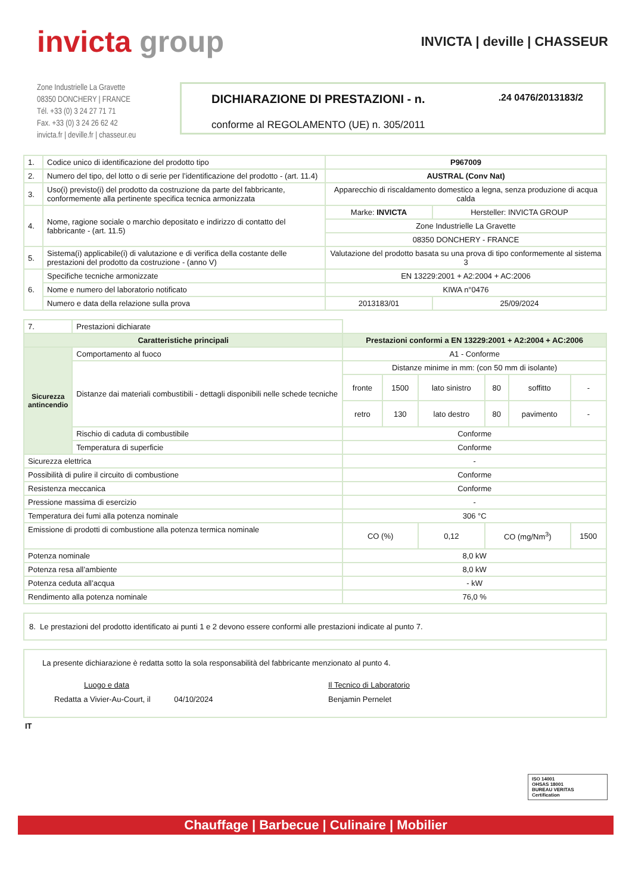invicta group
INVICTA | deville | CHASSEUR
Zone Industrielle La Gravette
08350 DONCHERY | FRANCE
Tél. +33 (0) 3 24 27 71 71
Fax. +33 (0) 3 24 26 62 42
invicta.fr | deville.fr | chasseur.eu
DICHIARAZIONE DI PRESTAZIONI - n. .24 0476/2013183/2
conforme al REGOLAMENTO (UE) n. 305/2011
| 1. | Codice unico di identificazione del prodotto tipo | P967009 | |
| 2. | Numero del tipo, del lotto o di serie per l’identificazione del prodotto - (art. 11.4) | AUSTRAL (Conv Nat) | |
| 3. | Uso(i) previsto(i) del prodotto da costruzione da parte del fabbricante, conformemente alla pertinente specifica tecnica armonizzata | Apparecchio di riscaldamento domestico a legna, senza produzione di acqua calda | |
| 4. | Nome, ragione sociale o marchio depositato e indirizzo di contatto del fabbricante - (art. 11.5) | Marke: INVICTA | Hersteller: INVICTA GROUP |
| | | Zone Industrielle La Gravette | |
| | | 08350 DONCHERY - FRANCE | |
| 5. | Sistema(i) applicabile(i) di valutazione e di verifica della costante delle prestazioni del prodotto da costruzione - (anno V) | Valutazione del prodotto basata su una prova di tipo conformemente al sistema 3 | |
| 6. | Specifiche tecniche armonizzate | EN 13229:2001 + A2:2004 + AC:2006 | |
| | Nome e numero del laboratorio notificato | KIWA n°0476 | |
| | Numero e data della relazione sulla prova | 2013183/01 | 25/09/2024 |
| 7. | Prestazioni dichiarate | | | | | | |
| Caratteristiche principali | | Prestazioni conformi a EN 13229:2001 + A2:2004 + AC:2006 | | | | | |
| Sicurezza antincendio | Comportamento al fuoco | A1 - Conforme | | | | | |
| | Distanze dai materiali combustibili - dettagli disponibili nelle schede tecniche | Distanze minime in mm: (con 50 mm di isolante) | | | | | |
| | | fronte | 1500 | lato sinistro | 80 | soffitto | - |
| | | retro | 130 | lato destro | 80 | pavimento | - |
| | Rischio di caduta di combustibile | Conforme | | | | | |
| | Temperatura di superficie | Conforme | | | | | |
| Sicurezza elettrica | | - | | | | | |
| Possibilità di pulire il circuito di combustione | | Conforme | | | | | |
| Resistenza meccanica | | Conforme | | | | | |
| Pressione massima di esercizio | | - | | | | | |
| Temperatura dei fumi alla potenza nominale | | 306 °C | | | | | |
| Emissione di prodotti di combustione alla potenza termica nominale | | CO (%) | | 0,12 | CO (mg/Nm<sup>3</sup>) | | 1500 |
| Potenza nominale | | 8,0 kW | | | | | |
| Potenza resa all’ambiente | | 8,0 kW | | | | | |
| Potenza ceduta all’acqua | | - kW | | | | | |
| Rendimento alla potenza nominale | | 76,0 % | | | | | |
8. Le prestazioni del prodotto identificato ai punti 1 e 2 devono essere conformi alle prestazioni indicate al punto 7.
La presente dichiarazione è redatta sotto la sola responsabilità del fabbricante menzionato al punto 4.
Luogo e data
Redatta a Vivier-Au-Court, il 04/10/2024
Il Tecnico di Laboratorio
Benjamin Pernelet
IT
ISO 14001
OHSAS 18001
BUREAU VERITAS
Certification
Chauffage | Barbecue | Culinaire | Mobilier